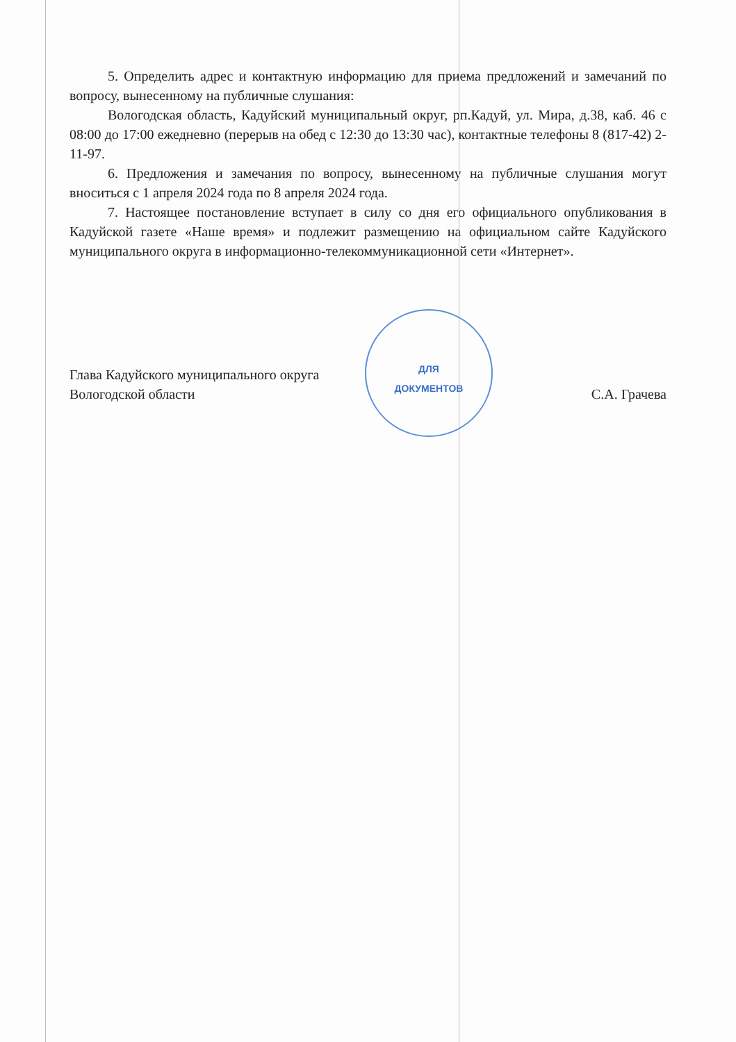ДЛЯ
ДОКУМЕНТОВ
5. Определить адрес и контактную информацию для приема предложений и замечаний по вопросу, вынесенному на публичные слушания:
Вологодская область, Кадуйский муниципальный округ, рп.Кадуй, ул. Мира, д.38, каб. 46 с 08:00 до 17:00 ежедневно (перерыв на обед с 12:30 до 13:30 час), контактные телефоны 8 (817-42) 2-11-97.
6. Предложения и замечания по вопросу, вынесенному на публичные слушания могут вноситься с 1 апреля 2024 года по 8 апреля 2024 года.
7. Настоящее постановление вступает в силу со дня его официального опубликования в Кадуйской газете «Наше время» и подлежит размещению на официальном сайте Кадуйского муниципального округа в информационно-телекоммуникационной сети «Интернет».
Глава Кадуйского муниципального округа
Вологодской области
С.А. Грачева